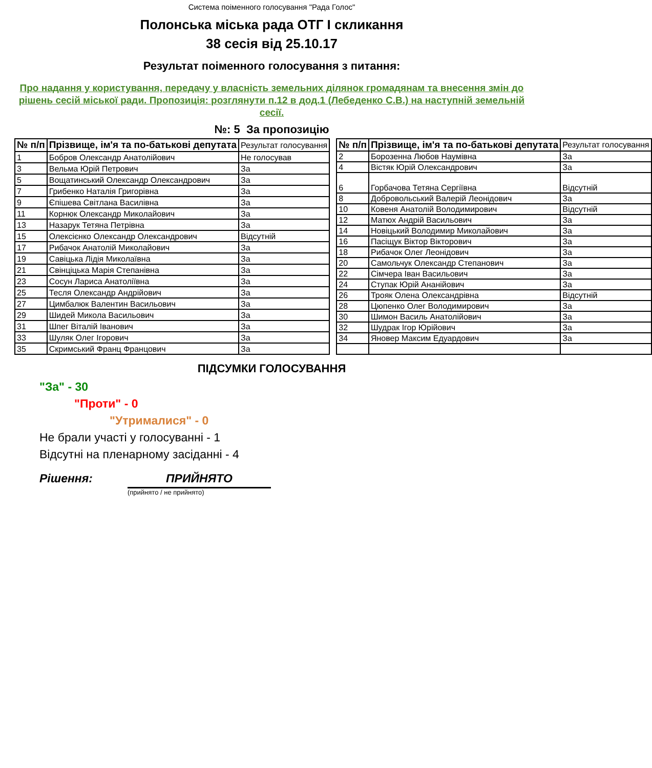Система поіменного голосування "Рада Голос"
Полонська міська рада ОТГ I скликання
38 сесія від 25.10.17
Результат поіменного голосування з питання:
Про надання у користування, передачу у власність земельних ділянок громадянам та внесення змін до рішень сесій міської ради. Пропозиція: розглянути п.12 в дод.1 (Лебеденко С.В.) на наступній земельній сесії.
№: 5 За пропозицію
| № п/п | Прізвище, ім'я та по-батькові депутата | Результат голосування |
| --- | --- | --- |
| 1 | Бобров Олександр Анатолійович | Не голосував |
| 3 | Вельма Юрій Петрович | За |
| 5 | Вощатинський Олександр Олександрович | За |
| 7 | Грибенко Наталія Григорівна | За |
| 9 | Єпішева Світлана Василівна | За |
| 11 | Корнюк Олександр Миколайович | За |
| 13 | Назарук Тетяна Петрівна | За |
| 15 | Олексієнко Олександр Олександрович | Відсутній |
| 17 | Рибачок Анатолій Миколайович | За |
| 19 | Савіцька Лідія Миколаївна | За |
| 21 | Свінціцька Марія Степанівна | За |
| 23 | Сосун Лариса Анатоліївна | За |
| 25 | Тесля Олександр Андрійович | За |
| 27 | Цимбалюк Валентин Васильович | За |
| 29 | Шидей Микола Васильович | За |
| 31 | Шпег Віталій Іванович | За |
| 33 | Шуляк Олег Ігорович | За |
| 35 | Скримський Франц Францович | За |
| № п/п | Прізвище, ім'я та по-батькові депутата | Результат голосування |
| --- | --- | --- |
| 2 | Борозенна Любов Наумівна | За |
| 4 | Вістяк Юрій Олександрович | За |
| 6 | Горбачова Тетяна Сергіївна | Відсутній |
| 8 | Добровольський Валерій Леонідович | За |
| 10 | Ковеня Анатолій Володимирович | Відсутній |
| 12 | Матюх Андрій Васильович | За |
| 14 | Новіцький Володимир Миколайович | За |
| 16 | Пасіщук Віктор Вікторович | За |
| 18 | Рибачок Олег Леонідович | За |
| 20 | Самольчук Олександр Степанович | За |
| 22 | Сімчера Іван Васильович | За |
| 24 | Ступак Юрій Ананійович | За |
| 26 | Трояк Олена Олександрівна | Відсутній |
| 28 | Цюпенко Олег Володимирович | За |
| 30 | Шимон Василь Анатолійович | За |
| 32 | Шудрак Ігор Юрійович | За |
| 34 | Яновер Максим Едуардович | За |
ПІДСУМКИ ГОЛОСУВАННЯ
"За" - 30
"Проти" - 0
"Утрималися" - 0
Не брали участі у голосуванні - 1
Відсутні на пленарному засіданні - 4
Рішення: ПРИЙНЯТО
(прийнято / не прийнято)